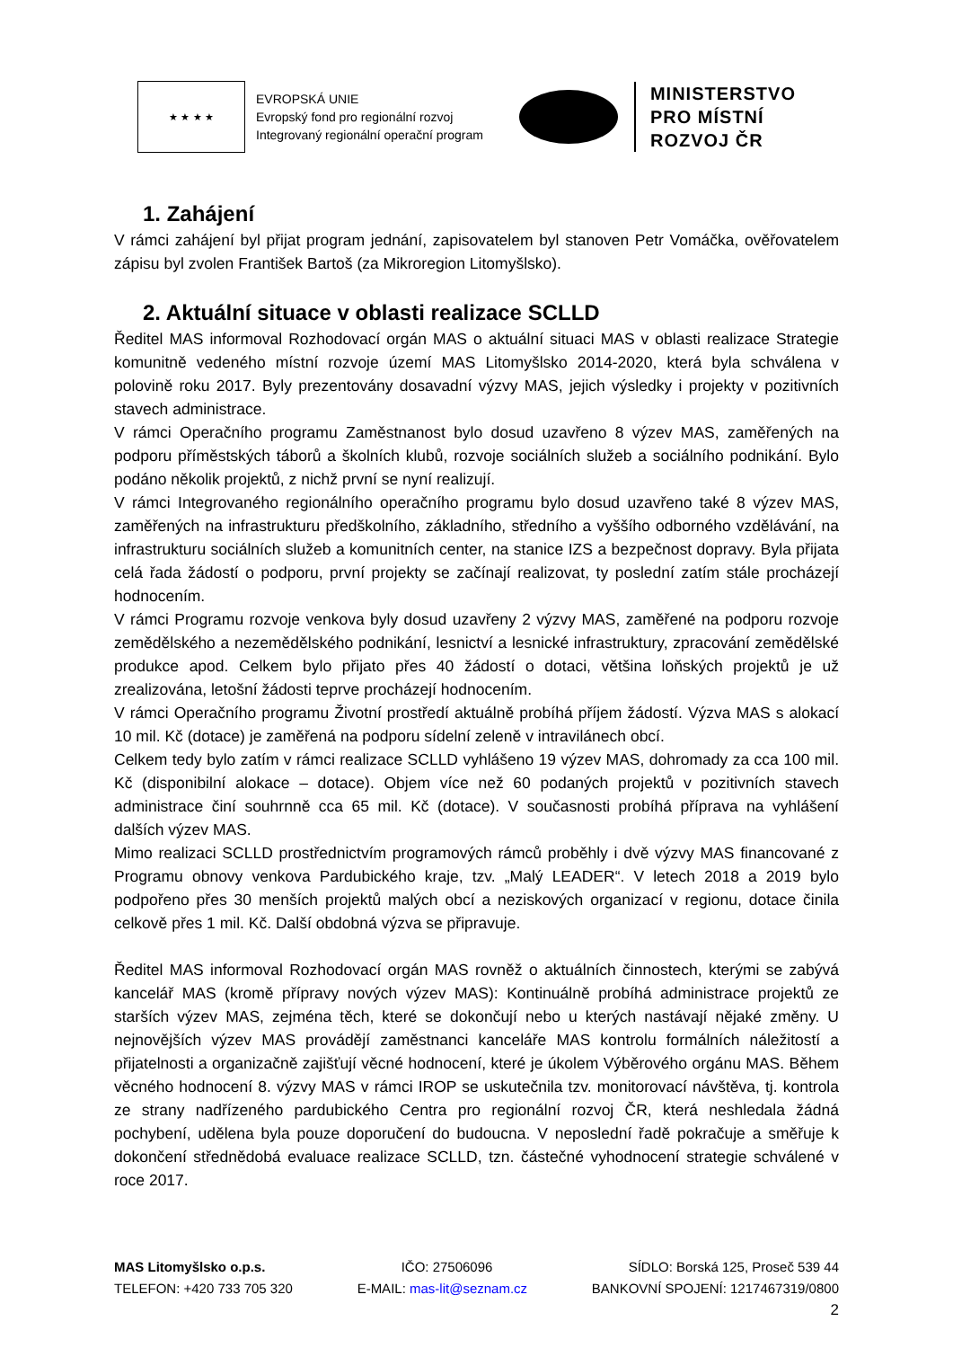★ ★ ★ ★
EVROPSKÁ UNIE
Evropský fond pro regionální rozvoj
Integrovaný regionální operační program
MINISTERSTVO
PRO MÍSTNÍ
ROZVOJ ČR
1. Zahájení
V rámci zahájení byl přijat program jednání, zapisovatelem byl stanoven Petr Vomáčka, ověřovatelem zápisu byl zvolen František Bartoš (za Mikroregion Litomyšlsko).
2. Aktuální situace v oblasti realizace SCLLD
Ředitel MAS informoval Rozhodovací orgán MAS o aktuální situaci MAS v oblasti realizace Strategie komunitně vedeného místní rozvoje území MAS Litomyšlsko 2014-2020, která byla schválena v polovině roku 2017. Byly prezentovány dosavadní výzvy MAS, jejich výsledky i projekty v pozitivních stavech administrace.
V rámci Operačního programu Zaměstnanost bylo dosud uzavřeno 8 výzev MAS, zaměřených na podporu příměstských táborů a školních klubů, rozvoje sociálních služeb a sociálního podnikání. Bylo podáno několik projektů, z nichž první se nyní realizují.
V rámci Integrovaného regionálního operačního programu bylo dosud uzavřeno také 8 výzev MAS, zaměřených na infrastrukturu předškolního, základního, středního a vyššího odborného vzdělávání, na infrastrukturu sociálních služeb a komunitních center, na stanice IZS a bezpečnost dopravy. Byla přijata celá řada žádostí o podporu, první projekty se začínají realizovat, ty poslední zatím stále procházejí hodnocením.
V rámci Programu rozvoje venkova byly dosud uzavřeny 2 výzvy MAS, zaměřené na podporu rozvoje zemědělského a nezemědělského podnikání, lesnictví a lesnické infrastruktury, zpracování zemědělské produkce apod. Celkem bylo přijato přes 40 žádostí o dotaci, většina loňských projektů je už zrealizována, letošní žádosti teprve procházejí hodnocením.
V rámci Operačního programu Životní prostředí aktuálně probíhá příjem žádostí. Výzva MAS s alokací 10 mil. Kč (dotace) je zaměřená na podporu sídelní zeleně v intravilánech obcí.
Celkem tedy bylo zatím v rámci realizace SCLLD vyhlášeno 19 výzev MAS, dohromady za cca 100 mil. Kč (disponibilní alokace – dotace). Objem více než 60 podaných projektů v pozitivních stavech administrace činí souhrnně cca 65 mil. Kč (dotace). V současnosti probíhá příprava na vyhlášení dalších výzev MAS.
Mimo realizaci SCLLD prostřednictvím programových rámců proběhly i dvě výzvy MAS financované z Programu obnovy venkova Pardubického kraje, tzv. „Malý LEADER“. V letech 2018 a 2019 bylo podpořeno přes 30 menších projektů malých obcí a neziskových organizací v regionu, dotace činila celkově přes 1 mil. Kč. Další obdobná výzva se připravuje.
Ředitel MAS informoval Rozhodovací orgán MAS rovněž o aktuálních činnostech, kterými se zabývá kancelář MAS (kromě přípravy nových výzev MAS): Kontinuálně probíhá administrace projektů ze starších výzev MAS, zejména těch, které se dokončují nebo u kterých nastávají nějaké změny. U nejnovějších výzev MAS provádějí zaměstnanci kanceláře MAS kontrolu formálních náležitostí a přijatelnosti a organizačně zajišťují věcné hodnocení, které je úkolem Výběrového orgánu MAS. Během věcného hodnocení 8. výzvy MAS v rámci IROP se uskutečnila tzv. monitorovací návštěva, tj. kontrola ze strany nadřízeného pardubického Centra pro regionální rozvoj ČR, která neshledala žádná pochybení, udělena byla pouze doporučení do budoucna. V neposlední řadě pokračuje a směřuje k dokončení střednědobá evaluace realizace SCLLD, tzn. částečné vyhodnocení strategie schválené v roce 2017.
MAS Litomyšlsko o.p.s. IČO: 27506096 SÍDLO: Borská 125, Proseč 539 44
TELEFON: +420 733 705 320 E-MAIL: mas-lit@seznam.cz BANKOVNÍ SPOJENÍ: 1217467319/0800
2